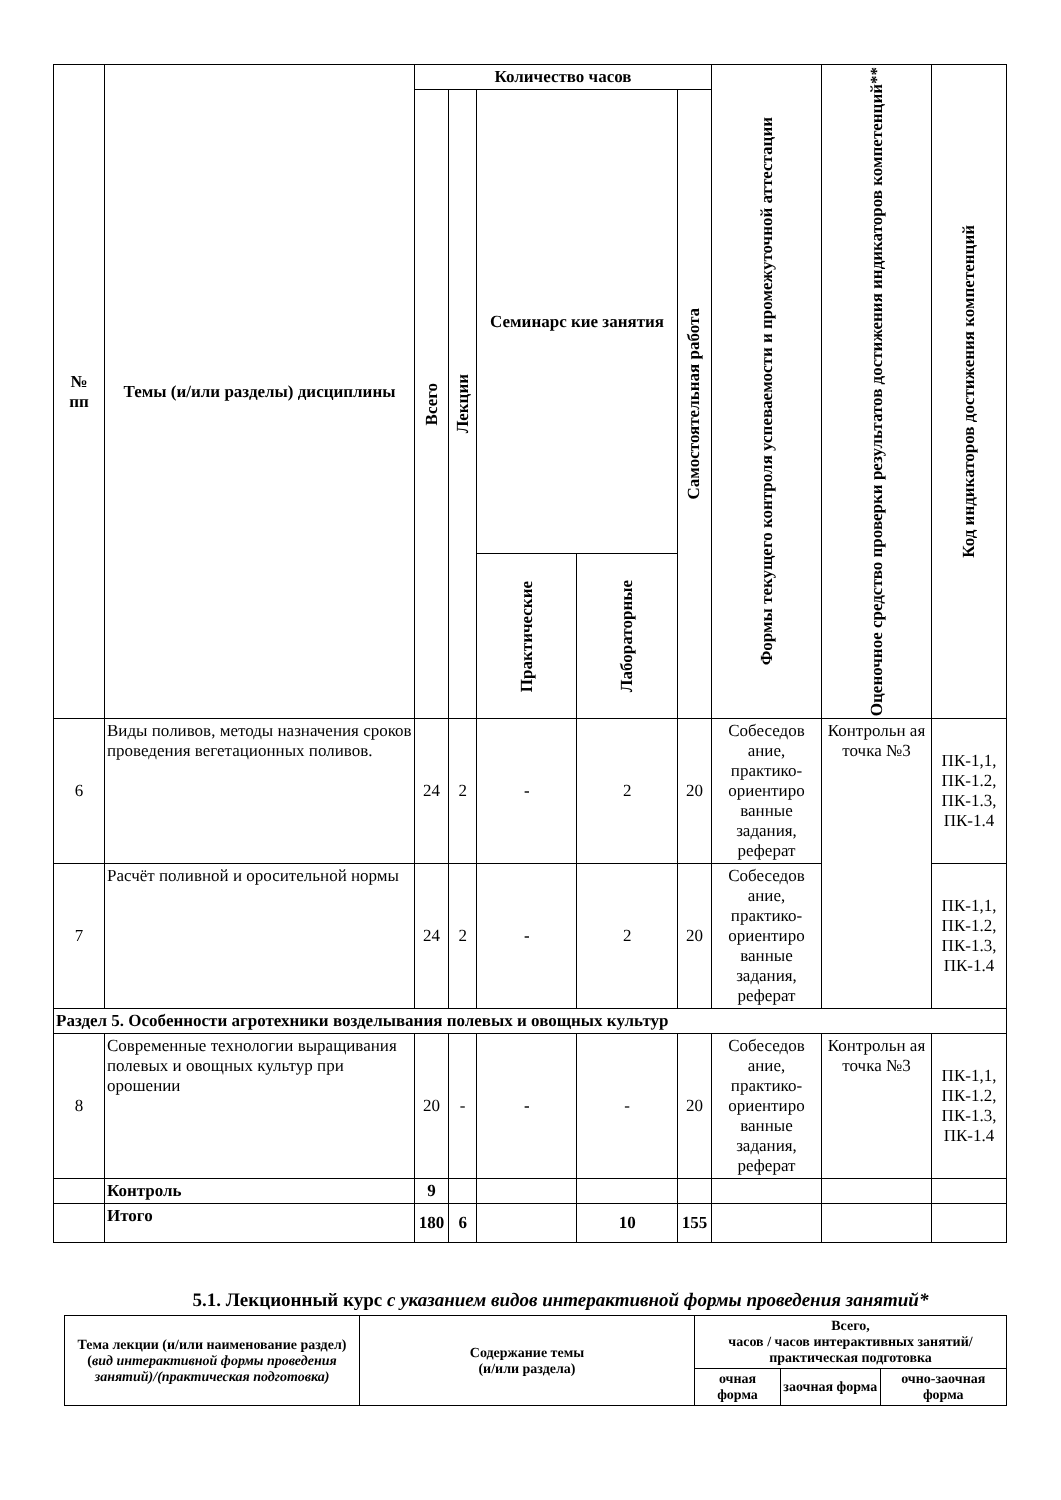| № пп | Темы (и/или разделы) дисциплины | Количество часов | | | | | Формы текущего контроля успеваемости и промежуточной аттестации | Оценочное средство проверки результатов достижения индикаторов компетенций** | Код индикаторов достижения компетенций |
| --- | --- | --- | --- | --- | --- | --- | --- | --- | --- |
| | | Всего | Лекции | Семинарс кие занятия | | Самостоятельная работа | | | |
| | | | | Практические | Лабораторные | | | | |
| 6 | Виды поливов, методы назначения сроков проведения вегетационных поливов. | 24 | 2 | - | 2 | 20 | Собеседов ание, практико-ориентиро ванные задания, реферат | Контрольн ая точка №3 | ПК-1,1, ПК-1.2, ПК-1.3, ПК-1.4 |
| 7 | Расчёт поливной и оросительной нормы | 24 | 2 | - | 2 | 20 | Собеседов ание, практико-ориентиро ванные задания, реферат | | ПК-1,1, ПК-1.2, ПК-1.3, ПК-1.4 |
| Раздел 5. Особенности агротехники возделывания полевых и овощных культур | | | | | | | | | |
| 8 | Современные технологии выращивания полевых и овощных культур при орошении | 20 | - | - | - | 20 | Собеседов ание, практико-ориентиро ванные задания, реферат | Контрольн ая точка №3 | ПК-1,1, ПК-1.2, ПК-1.3, ПК-1.4 |
| | Контроль | 9 | | | | | | | |
| | Итого | 180 | 6 | | 10 | 155 | | | |
5.1. Лекционный курс с указанием видов интерактивной формы проведения занятий*
| Тема лекции (и/или наименование раздел) ( вид интерактивной формы проведения занятий)/(практическая подготовка) | Содержание темы (и/или раздела) | Всего, часов / часов интерактивных занятий/ практическая подготовка | | |
| --- | --- | --- | --- | --- |
| | | очная форма | заочная форма | очно-заочная форма |